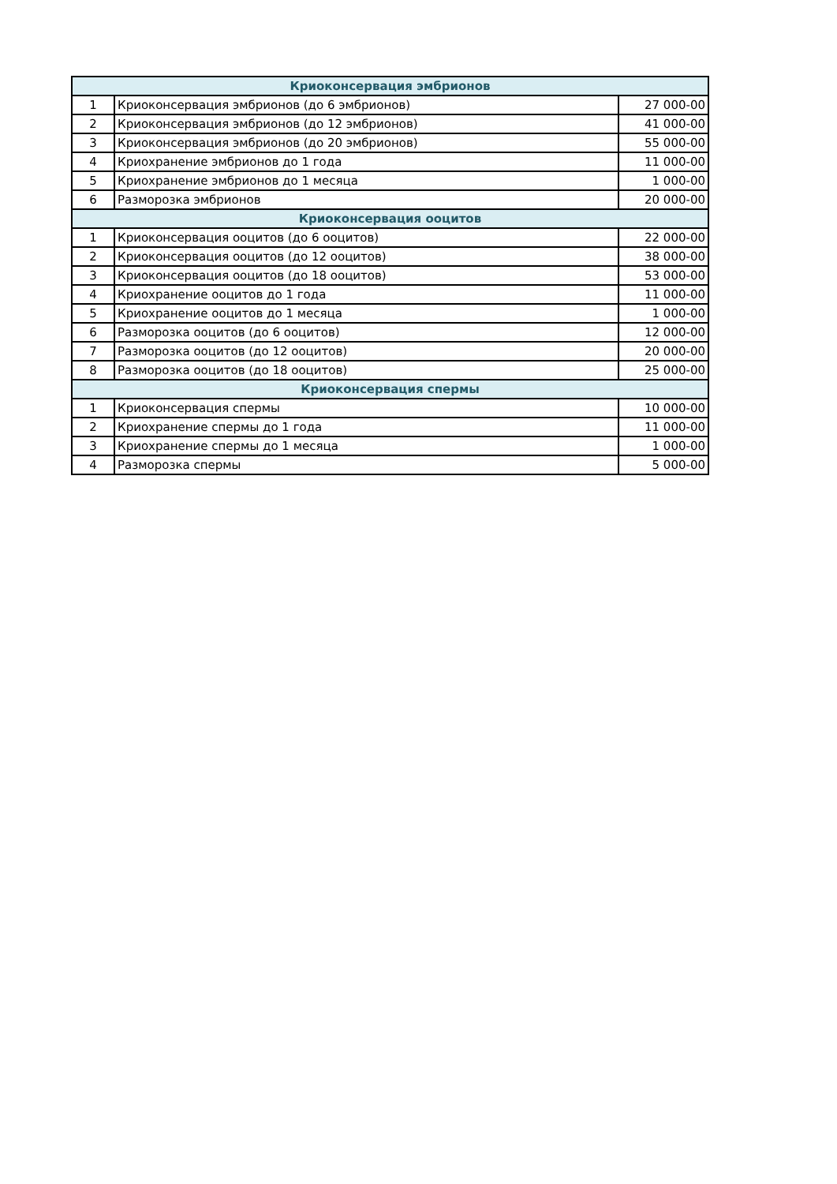| Криоконсервация эмбрионов | | |
| --- | --- | --- |
| 1 | Криоконсервация эмбрионов (до 6 эмбрионов) | 27 000-00 |
| 2 | Криоконсервация эмбрионов (до 12 эмбрионов) | 41 000-00 |
| 3 | Криоконсервация эмбрионов (до 20 эмбрионов) | 55 000-00 |
| 4 | Криохранение эмбрионов до 1 года | 11 000-00 |
| 5 | Криохранение эмбрионов до 1 месяца | 1 000-00 |
| 6 | Разморозка эмбрионов | 20 000-00 |
| Криоконсервация ооцитов | | |
| 1 | Криоконсервация ооцитов (до 6 ооцитов) | 22 000-00 |
| 2 | Криоконсервация ооцитов (до 12 ооцитов) | 38 000-00 |
| 3 | Криоконсервация ооцитов (до 18 ооцитов) | 53 000-00 |
| 4 | Криохранение ооцитов до 1 года | 11 000-00 |
| 5 | Криохранение ооцитов до 1 месяца | 1 000-00 |
| 6 | Разморозка ооцитов (до 6 ооцитов) | 12 000-00 |
| 7 | Разморозка ооцитов (до 12 ооцитов) | 20 000-00 |
| 8 | Разморозка ооцитов (до 18 ооцитов) | 25 000-00 |
| Криоконсервация спермы | | |
| 1 | Криоконсервация спермы | 10 000-00 |
| 2 | Криохранение спермы до 1 года | 11 000-00 |
| 3 | Криохранение спермы до 1 месяца | 1 000-00 |
| 4 | Разморозка спермы | 5 000-00 |